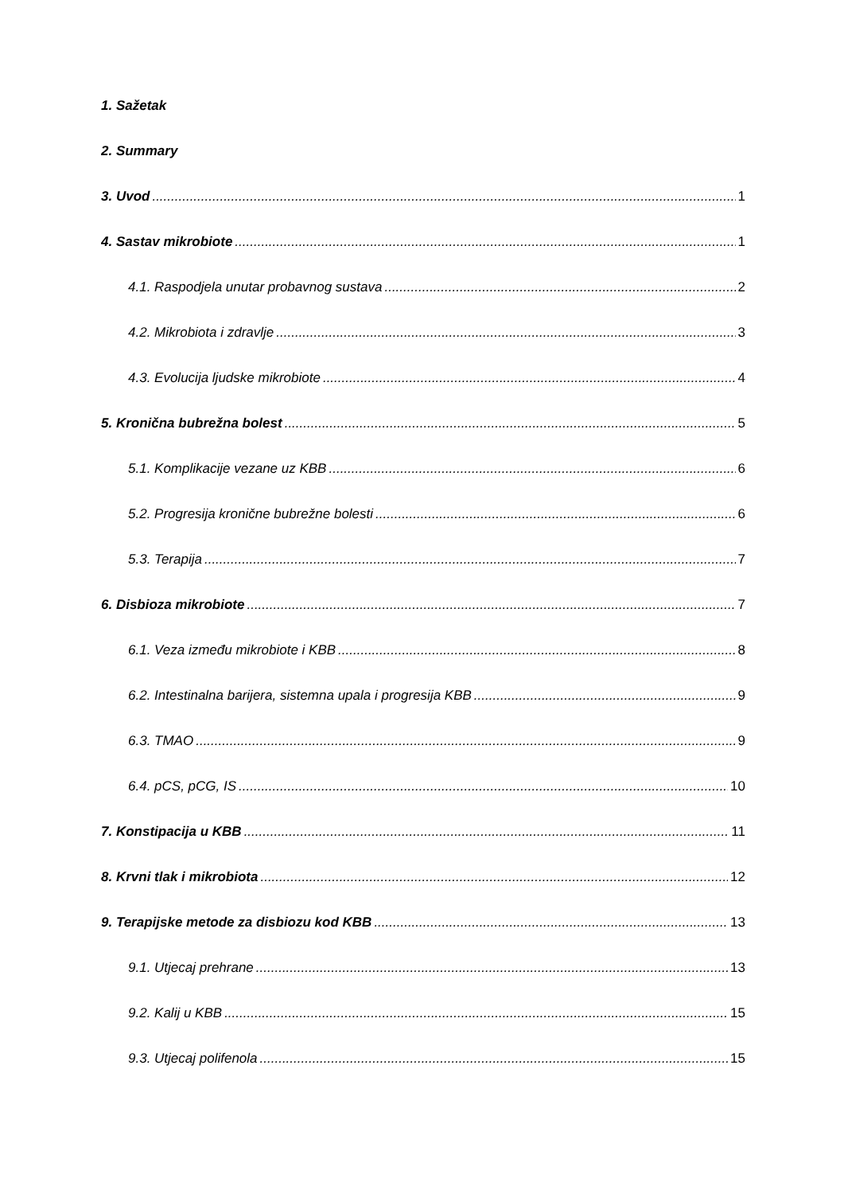1. Sažetak
2. Summary
3. Uvod 1
4. Sastav mikrobiote 1
4.1. Raspodjela unutar probavnog sustava 2
4.2. Mikrobiota i zdravlje 3
4.3. Evolucija ljudske mikrobiote 4
5. Kronična bubrežna bolest 5
5.1. Komplikacije vezane uz KBB 6
5.2. Progresija kronične bubrežne bolesti 6
5.3. Terapija 7
6. Disbioza mikrobiote 7
6.1. Veza između mikrobiote i KBB 8
6.2. Intestinalna barijera, sistemna upala i progresija KBB 9
6.3. TMAO 9
6.4. pCS, pCG, IS 10
7. Konstipacija u KBB 11
8. Krvni tlak i mikrobiota 12
9. Terapijske metode za disbiozu kod KBB 13
9.1. Utjecaj prehrane 13
9.2. Kalij u KBB 15
9.3. Utjecaj polifenola 15